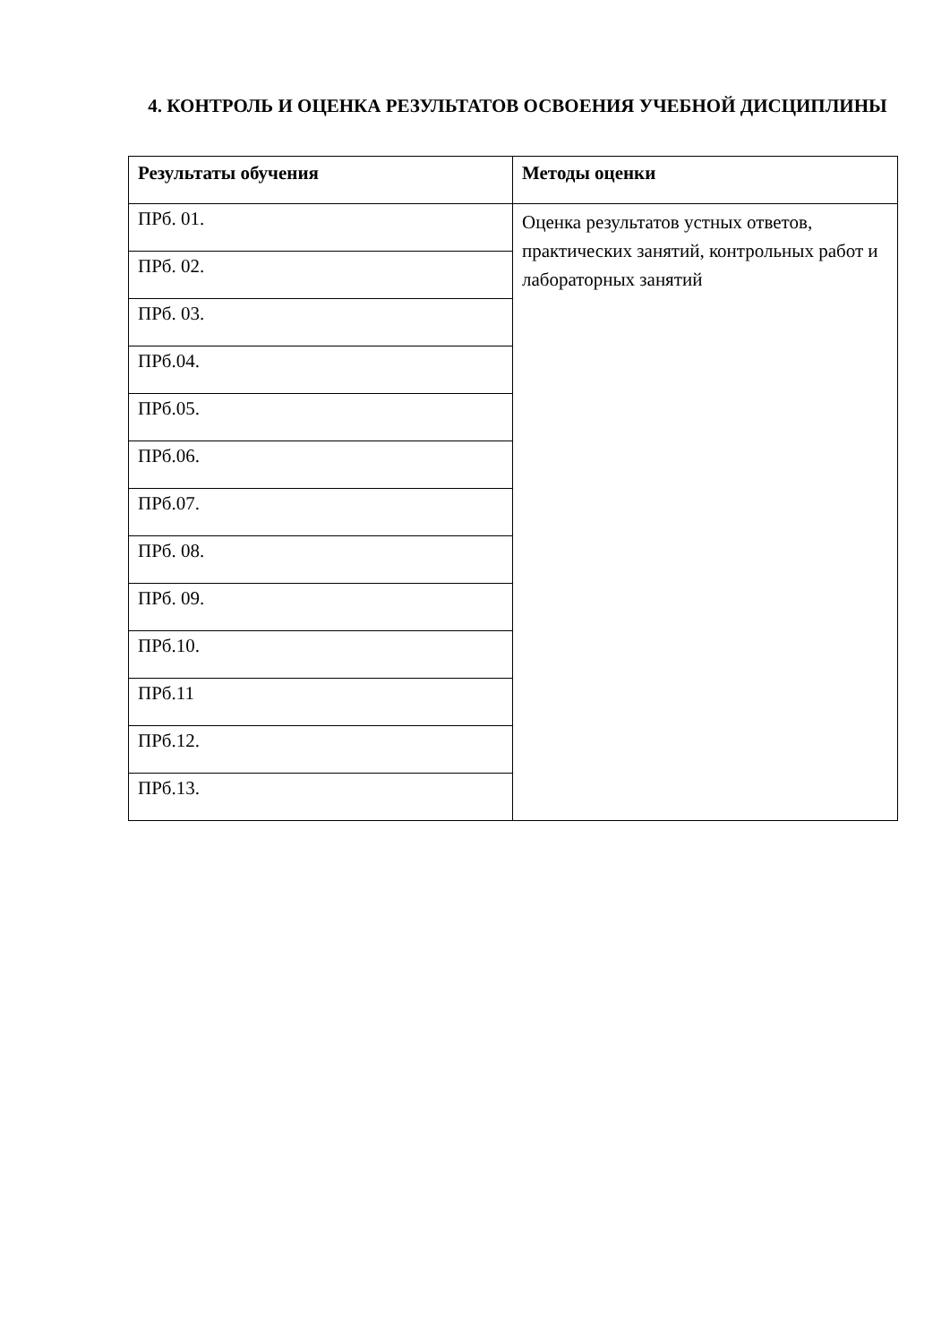4. КОНТРОЛЬ И ОЦЕНКА РЕЗУЛЬТАТОВ ОСВОЕНИЯ УЧЕБНОЙ ДИСЦИПЛИНЫ
| Результаты обучения | Методы оценки |
| --- | --- |
| ПРб. 01. | Оценка результатов устных ответов, практических занятий, контрольных работ и лабораторных занятий |
| ПРб. 02. | |
| ПРб. 03. | |
| ПРб.04. | |
| ПРб.05. | |
| ПРб.06. | |
| ПРб.07. | |
| ПРб. 08. | |
| ПРб. 09. | |
| ПРб.10. | |
| ПРб.11 | |
| ПРб.12. | |
| ПРб.13. | |